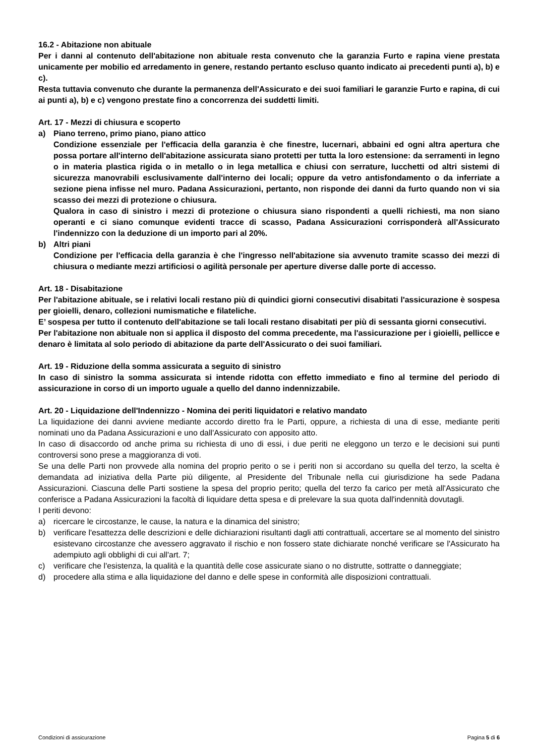16.2 - Abitazione non abituale
Per i danni al contenuto dell'abitazione non abituale resta convenuto che la garanzia Furto e rapina viene prestata unicamente per mobilio ed arredamento in genere, restando pertanto escluso quanto indicato ai precedenti punti a), b) e c).
Resta tuttavia convenuto che durante la permanenza dell'Assicurato e dei suoi familiari le garanzie Furto e rapina, di cui ai punti a), b) e c) vengono prestate fino a concorrenza dei suddetti limiti.
Art. 17 - Mezzi di chiusura e scoperto
a) Piano terreno, primo piano, piano attico
Condizione essenziale per l'efficacia della garanzia è che finestre, lucernari, abbaini ed ogni altra apertura che possa portare all'interno dell'abitazione assicurata siano protetti per tutta la loro estensione: da serramenti in legno o in materia plastica rigida o in metallo o in lega metallica e chiusi con serrature, lucchetti od altri sistemi di sicurezza manovrabili esclusivamente dall'interno dei locali; oppure da vetro antisfondamento o da inferriate a sezione piena infisse nel muro. Padana Assicurazioni, pertanto, non risponde dei danni da furto quando non vi sia scasso dei mezzi di protezione o chiusura.
Qualora in caso di sinistro i mezzi di protezione o chiusura siano rispondenti a quelli richiesti, ma non siano operanti e ci siano comunque evidenti tracce di scasso, Padana Assicurazioni corrisponderà all'Assicurato l'indennizzo con la deduzione di un importo pari al 20%.
b) Altri piani
Condizione per l'efficacia della garanzia è che l'ingresso nell'abitazione sia avvenuto tramite scasso dei mezzi di chiusura o mediante mezzi artificiosi o agilità personale per aperture diverse dalle porte di accesso.
Art. 18 - Disabitazione
Per l'abitazione abituale, se i relativi locali restano più di quindici giorni consecutivi disabitati l'assicurazione è sospesa per gioielli, denaro, collezioni numismatiche e filateliche.
E’ sospesa per tutto il contenuto dell'abitazione se tali locali restano disabitati per più di sessanta giorni consecutivi.
Per l'abitazione non abituale non si applica il disposto del comma precedente, ma l'assicurazione per i gioielli, pellicce e denaro è limitata al solo periodo di abitazione da parte dell'Assicurato o dei suoi familiari.
Art. 19 - Riduzione della somma assicurata a seguito di sinistro
In caso di sinistro la somma assicurata si intende ridotta con effetto immediato e fino al termine del periodo di assicurazione in corso di un importo uguale a quello del danno indennizzabile.
Art. 20 - Liquidazione dell'Indennizzo - Nomina dei periti liquidatori e relativo mandato
La liquidazione dei danni avviene mediante accordo diretto fra le Parti, oppure, a richiesta di una di esse, mediante periti nominati uno da Padana Assicurazioni e uno dall'Assicurato con apposito atto.
In caso di disaccordo od anche prima su richiesta di uno di essi, i due periti ne eleggono un terzo e le decisioni sui punti controversi sono prese a maggioranza di voti.
Se una delle Parti non provvede alla nomina del proprio perito o se i periti non si accordano su quella del terzo, la scelta è demandata ad iniziativa della Parte più diligente, al Presidente del Tribunale nella cui giurisdizione ha sede Padana Assicurazioni. Ciascuna delle Parti sostiene la spesa del proprio perito; quella del terzo fa carico per metà all'Assicurato che conferisce a Padana Assicurazioni la facoltà di liquidare detta spesa e di prelevare la sua quota dall'indennità dovutagli.
I periti devono:
a) ricercare le circostanze, le cause, la natura e la dinamica del sinistro;
b) verificare l'esattezza delle descrizioni e delle dichiarazioni risultanti dagli atti contrattuali, accertare se al momento del sinistro esistevano circostanze che avessero aggravato il rischio e non fossero state dichiarate nonché verificare se l'Assicurato ha adempiuto agli obblighi di cui all'art. 7;
c) verificare che l'esistenza, la qualità e la quantità delle cose assicurate siano o no distrutte, sottratte o danneggiate;
d) procedere alla stima e alla liquidazione del danno e delle spese in conformità alle disposizioni contrattuali.
Condizioni di assicurazione Pagina 5 di 6